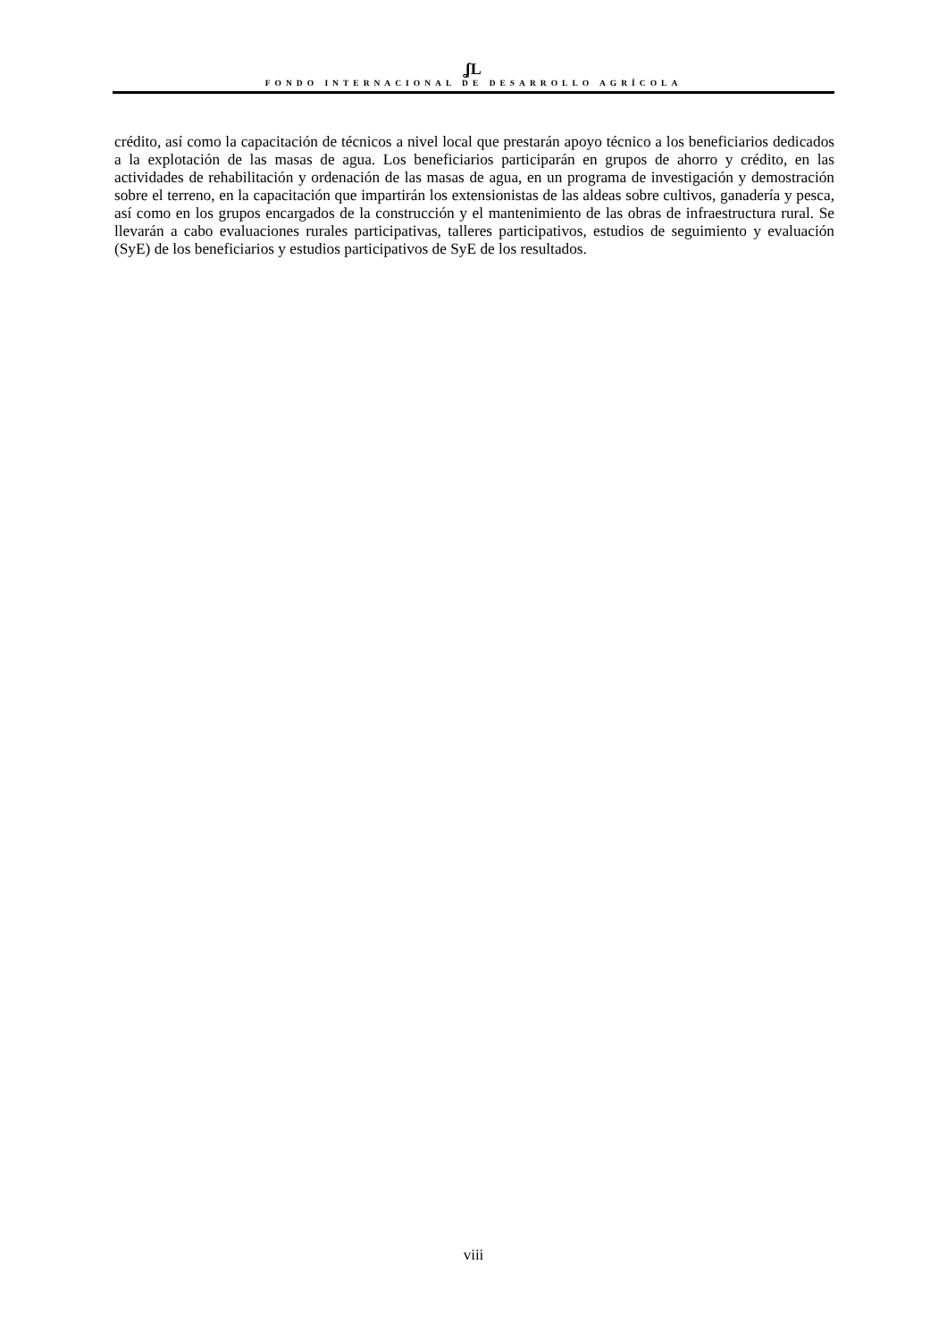ʆL
FONDO INTERNACIONAL DE DESARROLLO AGRÍCOLA
crédito, así como la capacitación de técnicos a nivel local que prestarán apoyo técnico a los beneficiarios dedicados a la explotación de las masas de agua. Los beneficiarios participarán en grupos de ahorro y crédito, en las actividades de rehabilitación y ordenación de las masas de agua, en un programa de investigación y demostración sobre el terreno, en la capacitación que impartirán los extensionistas de las aldeas sobre cultivos, ganadería y pesca, así como en los grupos encargados de la construcción y el mantenimiento de las obras de infraestructura rural. Se llevarán a cabo evaluaciones rurales participativas, talleres participativos, estudios de seguimiento y evaluación (SyE) de los beneficiarios y estudios participativos de SyE de los resultados.
viii